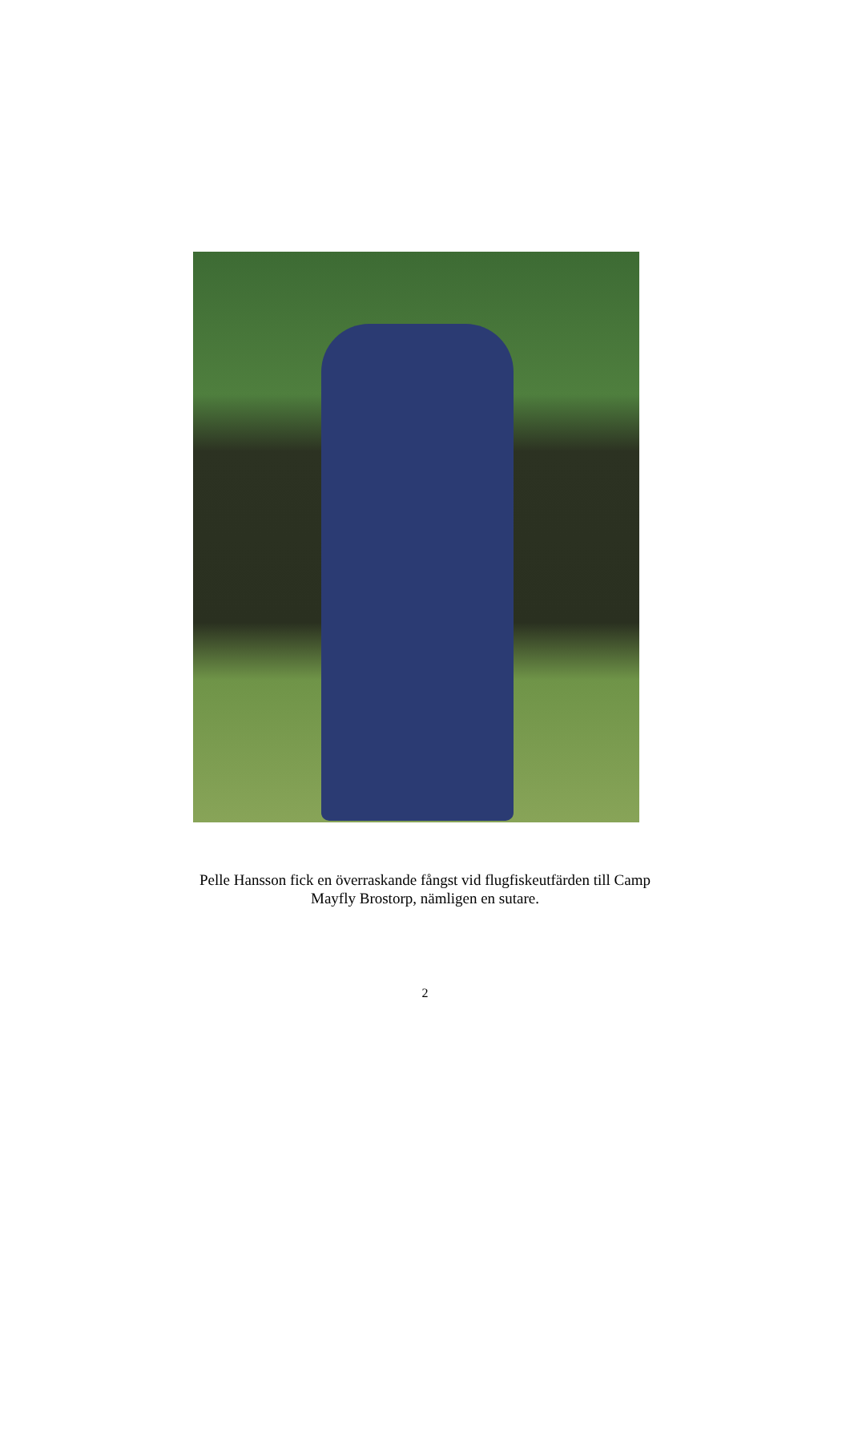Pelle Hansson fick en överraskande fångst vid flugfiskeutfärden till Camp
Mayfly Brostorp, nämligen en sutare.
2